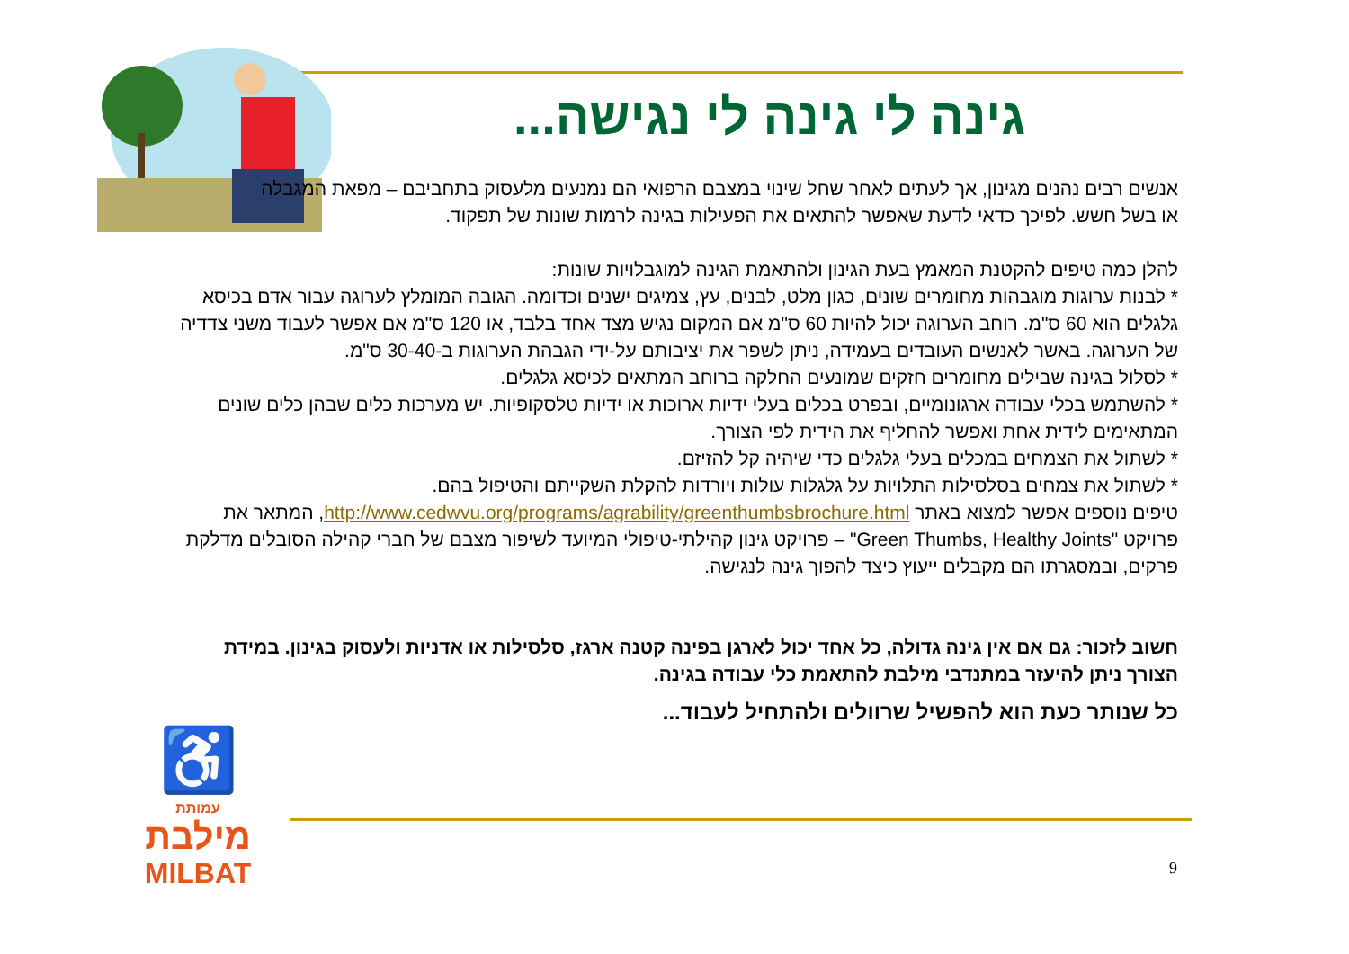גינה לי גינה לי נגישה...
אנשים רבים נהנים מגינון, אך לעתים לאחר שחל שינוי במצבם הרפואי הם נמנעים מלעסוק בתחביבם – מפאת המגבלה או בשל חשש. לפיכך כדאי לדעת שאפשר להתאים את הפעילות בגינה לרמות שונות של תפקוד.
להלן כמה טיפים להקטנת המאמץ בעת הגינון ולהתאמת הגינה למוגבלויות שונות:
* לבנות ערוגות מוגבהות מחומרים שונים, כגון מלט, לבנים, עץ, צמיגים ישנים וכדומה. הגובה המומלץ לערוגה עבור אדם בכיסא גלגלים הוא 60 ס"מ. רוחב הערוגה יכול להיות 60 ס"מ אם המקום נגיש מצד אחד בלבד, או 120 ס"מ אם אפשר לעבוד משני צדדיה של הערוגה. באשר לאנשים העובדים בעמידה, ניתן לשפר את יציבותם על-ידי הגבהת הערוגות ב-30-40 ס"מ.
* לסלול בגינה שבילים מחומרים חזקים שמונעים החלקה ברוחב המתאים לכיסא גלגלים.
* להשתמש בכלי עבודה ארגונומיים, ובפרט בכלים בעלי ידיות ארוכות או ידיות טלסקופיות. יש מערכות כלים שבהן כלים שונים המתאימים לידית אחת ואפשר להחליף את הידית לפי הצורך.
* לשתול את הצמחים במכלים בעלי גלגלים כדי שיהיה קל להזיזם.
* לשתול את צמחים בסלסילות התלויות על גלגלות עולות ויורדות להקלת השקייתם והטיפול בהם.
טיפים נוספים אפשר למצוא באתר http://www.cedwvu.org/programs/agrability/greenthumbsbrochure.html, המתאר את פרויקט "Green Thumbs, Healthy Joints" – פרויקט גינון קהילתי-טיפולי המיועד לשיפור מצבם של חברי קהילה הסובלים מדלקת פרקים, ובמסגרתו הם מקבלים ייעוץ כיצד להפוך גינה לנגישה.
חשוב לזכור: גם אם אין גינה גדולה, כל אחד יכול לארגן בפינה קטנה ארגז, סלסילות או אדניות ולעסוק בגינון. במידת הצורך ניתן להיעזר במתנדבי מילבת להתאמת כלי עבודה בגינה.
כל שנותר כעת הוא להפשיל שרוולים ולהתחיל לעבוד...
♿
עמותת
מילבת
MILBAT
9